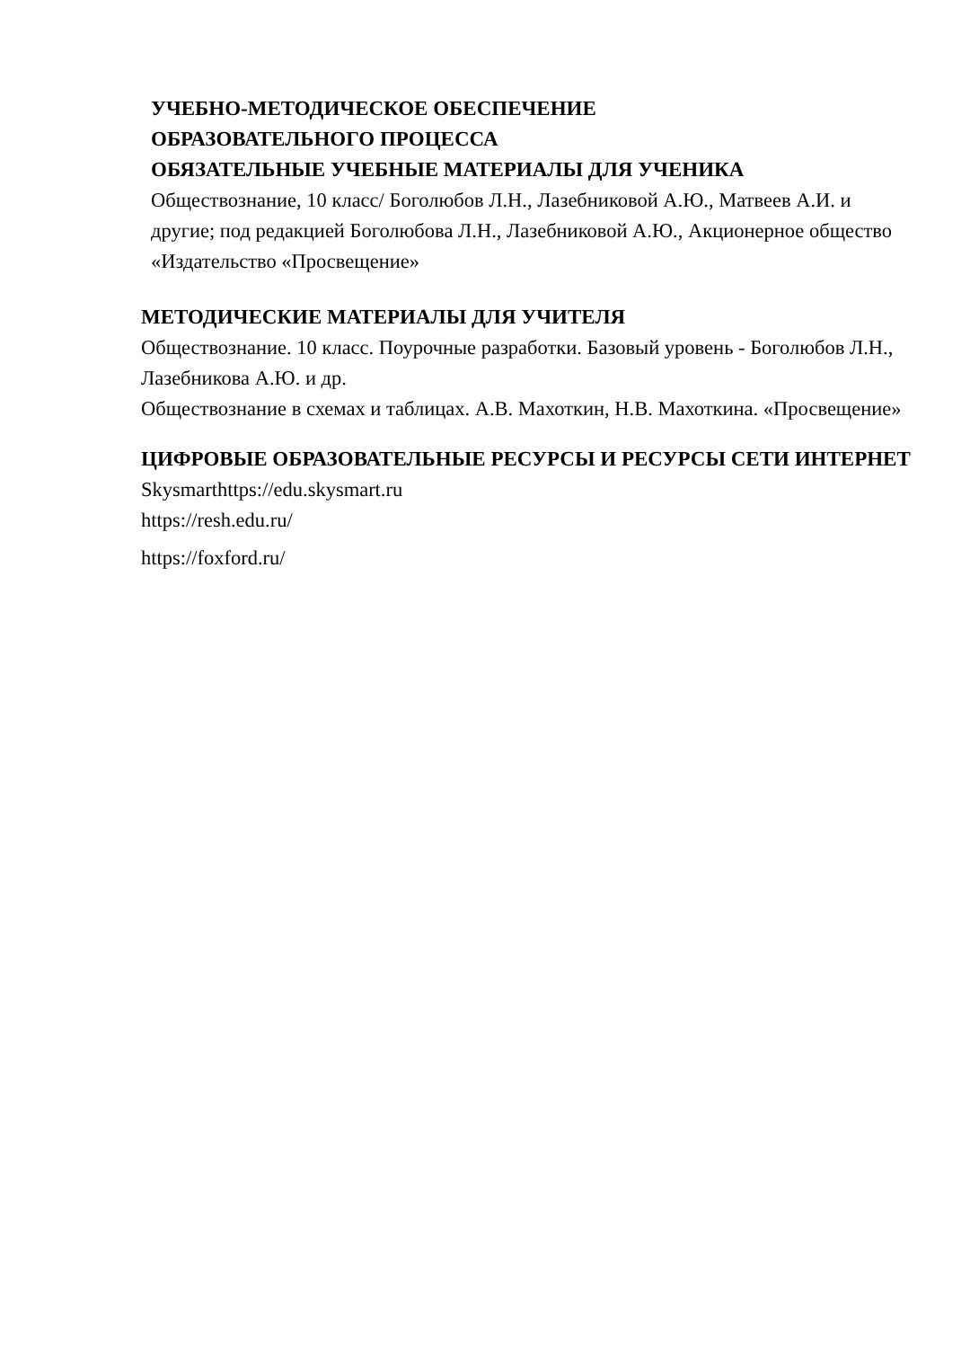УЧЕБНО-МЕТОДИЧЕСКОЕ ОБЕСПЕЧЕНИЕ
ОБРАЗОВАТЕЛЬНОГО ПРОЦЕССА
ОБЯЗАТЕЛЬНЫЕ УЧЕБНЫЕ МАТЕРИАЛЫ ДЛЯ УЧЕНИКА
Обществознание, 10 класс/ Боголюбов Л.Н., Лазебниковой А.Ю., Матвеев А.И. и другие; под редакцией Боголюбова Л.Н., Лазебниковой А.Ю., Акционерное общество «Издательство «Просвещение»
МЕТОДИЧЕСКИЕ МАТЕРИАЛЫ ДЛЯ УЧИТЕЛЯ
Обществознание. 10 класс. Поурочные разработки. Базовый уровень - Боголюбов Л.Н., Лазебникова А.Ю. и др.
Обществознание в схемах и таблицах. А.В. Махоткин, Н.В. Махоткина. «Просвещение»
ЦИФРОВЫЕ ОБРАЗОВАТЕЛЬНЫЕ РЕСУРСЫ И РЕСУРСЫ СЕТИ ИНТЕРНЕТ
Skysmarthttps://edu.skysmart.ru
https://resh.edu.ru/
https://foxford.ru/